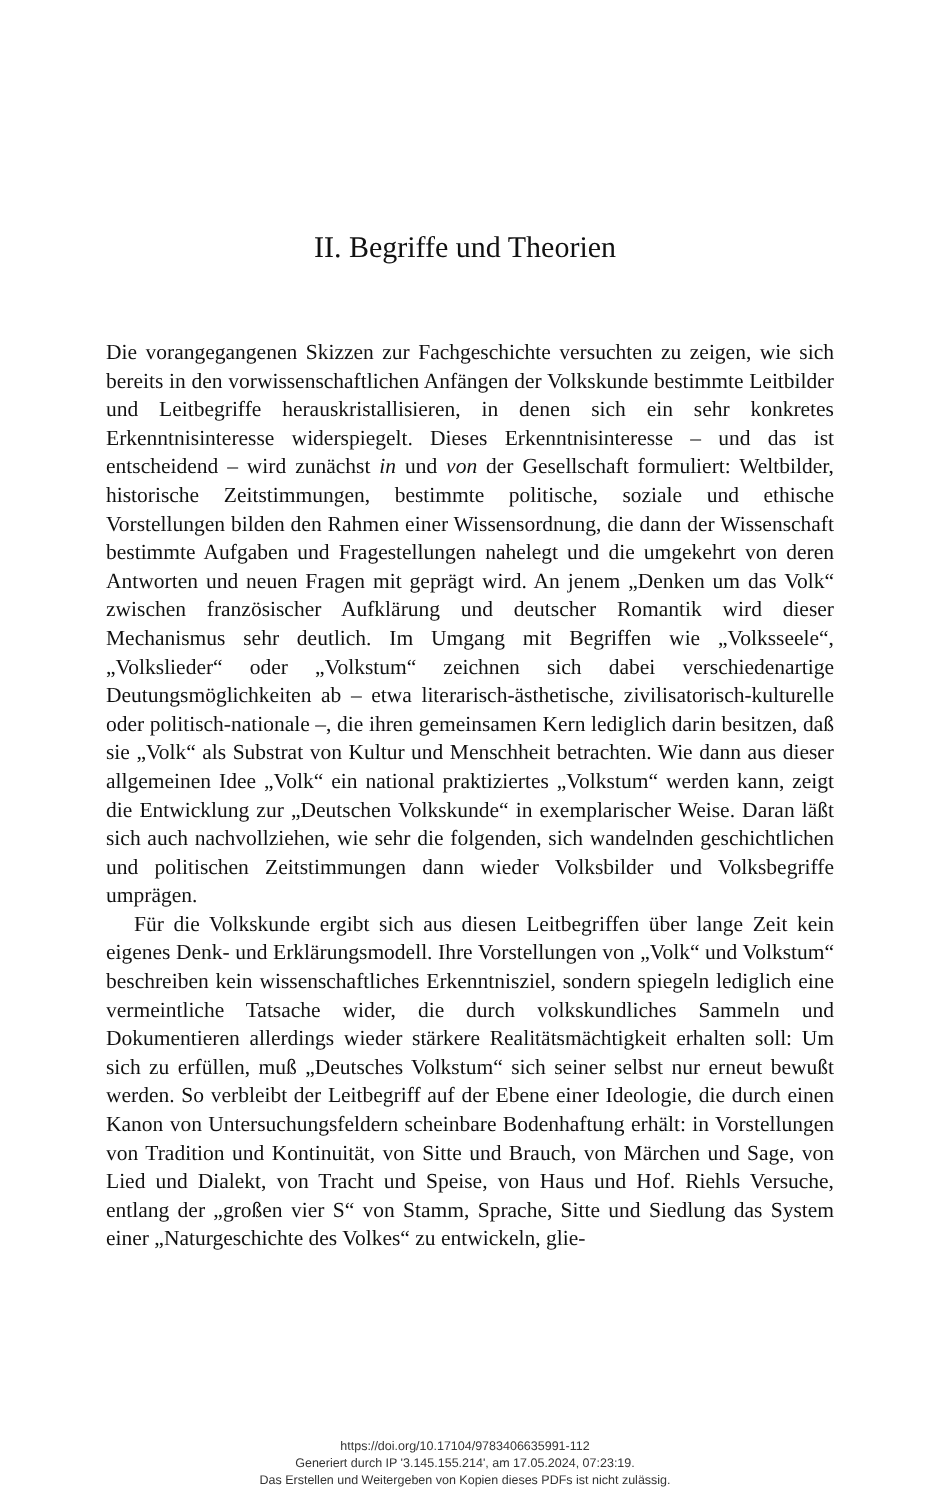II. Begriffe und Theorien
Die vorangegangenen Skizzen zur Fachgeschichte versuchten zu zeigen, wie sich bereits in den vorwissenschaftlichen Anfängen der Volkskunde bestimmte Leitbilder und Leitbegriffe herauskristallisieren, in denen sich ein sehr konkretes Erkenntnisinteresse widerspiegelt. Dieses Erkenntnisinteresse – und das ist entscheidend – wird zunächst in und von der Gesellschaft formuliert: Weltbilder, historische Zeitstimmungen, bestimmte politische, soziale und ethische Vorstellungen bilden den Rahmen einer Wissensordnung, die dann der Wissenschaft bestimmte Aufgaben und Fragestellungen nahelegt und die umgekehrt von deren Antworten und neuen Fragen mit geprägt wird. An jenem „Denken um das Volk“ zwischen französischer Aufklärung und deutscher Romantik wird dieser Mechanismus sehr deutlich. Im Umgang mit Begriffen wie „Volksseele“, „Volkslieder“ oder „Volkstum“ zeichnen sich dabei verschiedenartige Deutungsmöglichkeiten ab – etwa literarisch-ästhetische, zivilisatorisch-kulturelle oder politisch-nationale –, die ihren gemeinsamen Kern lediglich darin besitzen, daß sie „Volk“ als Substrat von Kultur und Menschheit betrachten. Wie dann aus dieser allgemeinen Idee „Volk“ ein national praktiziertes „Volkstum“ werden kann, zeigt die Entwicklung zur „Deutschen Volkskunde“ in exemplarischer Weise. Daran läßt sich auch nachvollziehen, wie sehr die folgenden, sich wandelnden geschichtlichen und politischen Zeitstimmungen dann wieder Volksbilder und Volksbegriffe umprägen.
Für die Volkskunde ergibt sich aus diesen Leitbegriffen über lange Zeit kein eigenes Denk- und Erklärungsmodell. Ihre Vorstellungen von „Volk“ und Volkstum“ beschreiben kein wissenschaftliches Erkenntnisziel, sondern spiegeln lediglich eine vermeintliche Tatsache wider, die durch volkskundliches Sammeln und Dokumentieren allerdings wieder stärkere Realitätsmächtigkeit erhalten soll: Um sich zu erfüllen, muß „Deutsches Volkstum“ sich seiner selbst nur erneut bewußt werden. So verbleibt der Leitbegriff auf der Ebene einer Ideologie, die durch einen Kanon von Untersuchungsfeldern scheinbare Bodenhaftung erhält: in Vorstellungen von Tradition und Kontinuität, von Sitte und Brauch, von Märchen und Sage, von Lied und Dialekt, von Tracht und Speise, von Haus und Hof. Riehls Versuche, entlang der „großen vier S“ von Stamm, Sprache, Sitte und Siedlung das System einer „Naturgeschichte des Volkes“ zu entwickeln, glie-
https://doi.org/10.17104/9783406635991-112
Generiert durch IP '3.145.155.214', am 17.05.2024, 07:23:19.
Das Erstellen und Weitergeben von Kopien dieses PDFs ist nicht zulässig.